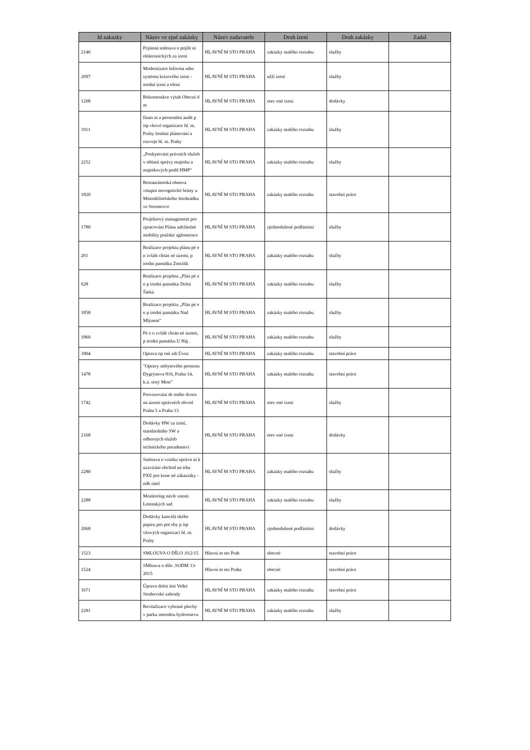| Id zakazky | Název ve ejné zakázky | Název zadavatele | Druh ízení | Druh zakázky | Zadal |
| --- | --- | --- | --- | --- | --- |
| 2146 | Pojistná smlouva o pojišt ní elektronických za ízení | HLAVNÍ M STO PRAHA | zakázky malého rozsahu | služby | |
| 2097 | Modernizace Informa ního systému krizového ízení - modul ízení a ešení | HLAVNÍ M STO PRAHA | užší ízení | služby | |
| 1208 | Rekonstrukce výtah Obecní d m | HLAVNÍ M STO PRAHA | otev ené ízení | dodávky | |
| 1911 | finan ní a personální audit p ísp vkové organizace hl. m. Prahy Institut plánování a rozvoje hl. m. Prahy | HLAVNÍ M STO PRAHA | zakázky malého rozsahu | služby | |
| 2252 | „Poskytování právních služeb v oblasti správy majetku a majetkových podíl HMP“ | HLAVNÍ M STO PRAHA | zakázky malého rozsahu | služby | |
| 1820 | Restaurátorská obnova vstupní novogotické brány u Místodržitelského letohrádku ve Stromovce | HLAVNÍ M STO PRAHA | zakázky malého rozsahu | stavební práce | |
| 1780 | Projektový management pro zpracování Plánu udržitelné mobility pražské aglomerace | HLAVNÍ M STO PRAHA | zjednodušené podlimitní | služby | |
| 201 | Realizace projektu plánu pé e o zvlášt chrán né území, p írodní památku Zmrzlík | HLAVNÍ M STO PRAHA | zakázky malého rozsahu | služby | |
| 628 | Realizace projektu „Plán pé e o p írodní památku Dolní Šárka | HLAVNÍ M STO PRAHA | zakázky malého rozsahu | služby | |
| 1858 | Realizace projektu „Plán pé e o p írodní památku Nad Mlýnem“ | HLAVNÍ M STO PRAHA | zakázky malého rozsahu | služby | |
| 1860 | Pé e o zvlášt chrán né území, p írodní památku U Háj . | HLAVNÍ M STO PRAHA | zakázky malého rozsahu | služby | |
| 1804 | Oprava op rné zdi Úvoz | HLAVNÍ M STO PRAHA | zakázky malého rozsahu | stavební práce | |
| 1478 | "Opravy nebytového prostoru Dygrýnova 816, Praha 14, k.ú. erný Most" | HLAVNÍ M STO PRAHA | zakázky malého rozsahu | stavební práce | |
| 1742 | Provozování sb rného dvora na území správních obvod Praha 5 a Praha 13 | HLAVNÍ M STO PRAHA | otev ené ízení | služby | |
| 2168 | Dodávky HW za ízení, standardního SW a odborných služeb technického poradenství | HLAVNÍ M STO PRAHA | otev ené ízení | dodávky | |
| 2280 | Smlouva o vzniku oprávn ní k uzavírání obchod na trhu PXE pro kone né zákazníky - odb ratel | HLAVNÍ M STO PRAHA | zakázky malého rozsahu | služby | |
| 2288 | Monitoring návšt vnosti Letenských sad | HLAVNÍ M STO PRAHA | zakázky malého rozsahu | služby | |
| 2068 | Dodávky kancelá ského papíru pro pot eby p ísp vkových organizací hl. m. Prahy | HLAVNÍ M STO PRAHA | zjednodušené podlimitní | dodávky | |
| 1523 | SMLOUVA O DÍLO .012/15 | Hlavní m sto Prah | obecné | stavební práce | |
| 1524 | SMlouva o dílo .SODM 13-2015 | Hlavní m sto Praha | obecné | stavební práce | |
| 1671 | Úprava dolní ásti Velké Strahovské zahrady | HLAVNÍ M STO PRAHA | zakázky malého rozsahu | stavební práce | |
| 2281 | Revitalizace vybrané plochy v parku metodou hydroosevu | HLAVNÍ M STO PRAHA | zakázky malého rozsahu | služby | |